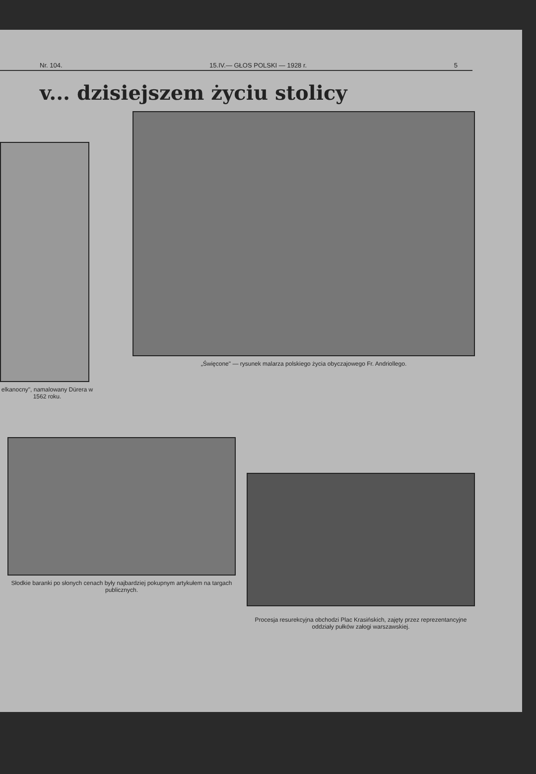Nr. 104. 15.IV.— GŁOS POLSKI — 1928 r. 5
v... dzisiejszem życiu stolicy
elkanocny", namalowany Dürera w 1562 roku.
„Święcone" — rysunek malarza polskiego życia obyczajowego Fr. Andriollego.
Słodkie baranki po słonych cenach były najbardziej pokupnym artykułem na targach publicznych.
Procesja resurekcyjna obchodzi Plac Krasińskich, zajęty przez reprezentancyjne oddziały pułków załogi warszawskiej.